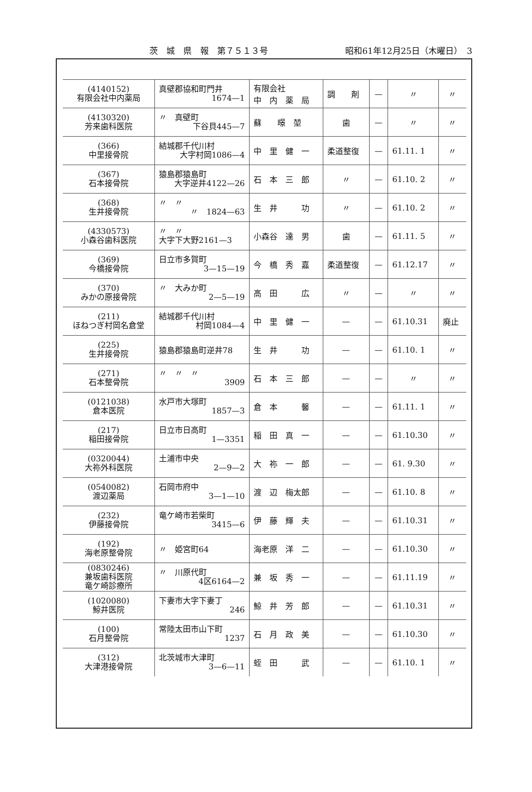茨　城　県　報　第７５１３号 昭和61年12月25日（木曜日）　3
| (4140152) 有限会社中内薬局 | 真壁郡協和町門井 1674—1 | 有限会社 中 内 薬 局 | 調 剤 | — | 〃 | 〃 |
| (4130320) 芳来歯科医院 | 〃 真壁町 下谷貝445—7 | 蘇 暻 堃 | 歯 | — | 〃 | 〃 |
| (366) 中里接骨院 | 結城郡千代川村 大字村岡1086—4 | 中 里 健 一 | 柔道整復 | — | 61.11. 1 | 〃 |
| (367) 石本接骨院 | 猿島郡猿島町 大字逆井4122—26 | 石 本 三 郎 | 〃 | — | 61.10. 2 | 〃 |
| (368) 生井接骨院 | 〃 〃 〃 1824—63 | 生 井 功 | 〃 | — | 61.10. 2 | 〃 |
| (4330573) 小森谷歯科医院 | 〃 〃 大字下大野2161—3 | 小森谷 達 男 | 歯 | — | 61.11. 5 | 〃 |
| (369) 今橋接骨院 | 日立市多賀町 3—15—19 | 今 橋 秀 嘉 | 柔道整復 | — | 61.12.17 | 〃 |
| (370) みかの原接骨院 | 〃 大みか町 2—5—19 | 高 田 広 | 〃 | — | 〃 | 〃 |
| (211) ほねつぎ村岡名倉堂 | 結城郡千代川村 村岡1084—4 | 中 里 健 一 | — | — | 61.10.31 | 廃止 |
| (225) 生井接骨院 | 猿島郡猿島町逆井78 | 生 井 功 | — | — | 61.10. 1 | 〃 |
| (271) 石本整骨院 | 〃 〃 〃 3909 | 石 本 三 郎 | — | — | 〃 | 〃 |
| (0121038) 倉本医院 | 水戸市大塚町 1857—3 | 倉 本 馨 | — | — | 61.11. 1 | 〃 |
| (217) 稲田接骨院 | 日立市日高町 1—3351 | 稲 田 真 一 | — | — | 61.10.30 | 〃 |
| (0320044) 大祢外科医院 | 土浦市中央 2—9—2 | 大 祢 一 郎 | — | — | 61. 9.30 | 〃 |
| (0540082) 渡辺薬局 | 石岡市府中 3—1—10 | 渡 辺 梅太郎 | — | — | 61.10. 8 | 〃 |
| (232) 伊藤接骨院 | 竜ケ崎市若柴町 3415—6 | 伊 藤 輝 夫 | — | — | 61.10.31 | 〃 |
| (192) 海老原整骨院 | 〃 姫宮町64 | 海老原 洋 二 | — | — | 61.10.30 | 〃 |
| (0830246) 兼坂歯科医院 竜ケ崎診療所 | 〃 川原代町 4区6164—2 | 兼 坂 秀 一 | — | — | 61.11.19 | 〃 |
| (1020080) 鯨井医院 | 下妻市大字下妻丁 246 | 鯨 井 芳 郎 | — | — | 61.10.31 | 〃 |
| (100) 石月整骨院 | 常陸太田市山下町 1237 | 石 月 政 美 | — | — | 61.10.30 | 〃 |
| (312) 大津港接骨院 | 北茨城市大津町 3—6—11 | 蛭 田 武 | — | — | 61.10. 1 | 〃 |